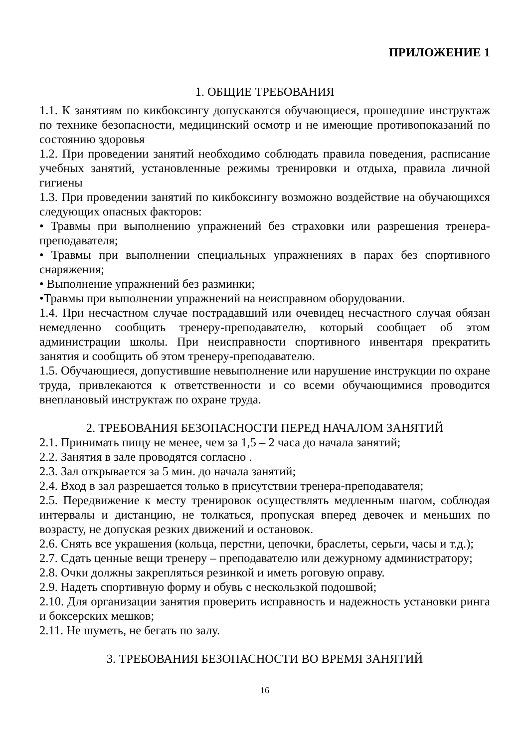ПРИЛОЖЕНИЕ 1
1. ОБЩИЕ ТРЕБОВАНИЯ
1.1. К занятиям по кикбоксингу допускаются обучающиеся, прошедшие инструктаж по технике безопасности, медицинский осмотр и не имеющие противопоказаний по состоянию здоровья
1.2. При проведении занятий необходимо соблюдать правила поведения, расписание учебных занятий, установленные режимы тренировки и отдыха, правила личной гигиены
1.3. При проведении занятий по кикбоксингу возможно воздействие на обучающихся следующих опасных факторов:
• Травмы при выполнению упражнений без страховки или разрешения тренера-преподавателя;
• Травмы при выполнении специальных упражнениях в парах без спортивного снаряжения;
• Выполнение упражнений без разминки;
•Травмы при выполнении упражнений на неисправном оборудовании.
1.4. При несчастном случае пострадавший или очевидец несчастного случая обязан немедленно сообщить тренеру-преподавателю, который сообщает об этом администрации школы. При неисправности спортивного инвентаря прекратить занятия и сообщить об этом тренеру-преподавателю.
1.5. Обучающиеся, допустившие невыполнение или нарушение инструкции по охране труда, привлекаются к ответственности и со всеми обучающимися проводится внеплановый инструктаж по охране труда.
2. ТРЕБОВАНИЯ БЕЗОПАСНОСТИ ПЕРЕД НАЧАЛОМ ЗАНЯТИЙ
2.1. Принимать пищу не менее, чем за 1,5 – 2 часа до начала занятий;
2.2. Занятия в зале проводятся согласно .
2.3. Зал открывается за 5 мин. до начала занятий;
2.4. Вход в зал разрешается только в присутствии тренера-преподавателя;
2.5. Передвижение к месту тренировок осуществлять медленным шагом, соблюдая интервалы и дистанцию, не толкаться, пропуская вперед девочек и меньших по возрасту, не допуская резких движений и остановок.
2.6. Снять все украшения (кольца, перстни, цепочки, браслеты, серьги, часы и т.д.);
2.7. Сдать ценные вещи тренеру – преподавателю или дежурному администратору;
2.8. Очки должны закрепляться резинкой и иметь роговую оправу.
2.9. Надеть спортивную форму и обувь с нескользкой подошвой;
2.10. Для организации занятия проверить исправность и надежность установки ринга и боксерских мешков;
2.11. Не шуметь, не бегать по залу.
3. ТРЕБОВАНИЯ БЕЗОПАСНОСТИ ВО ВРЕМЯ ЗАНЯТИЙ
16